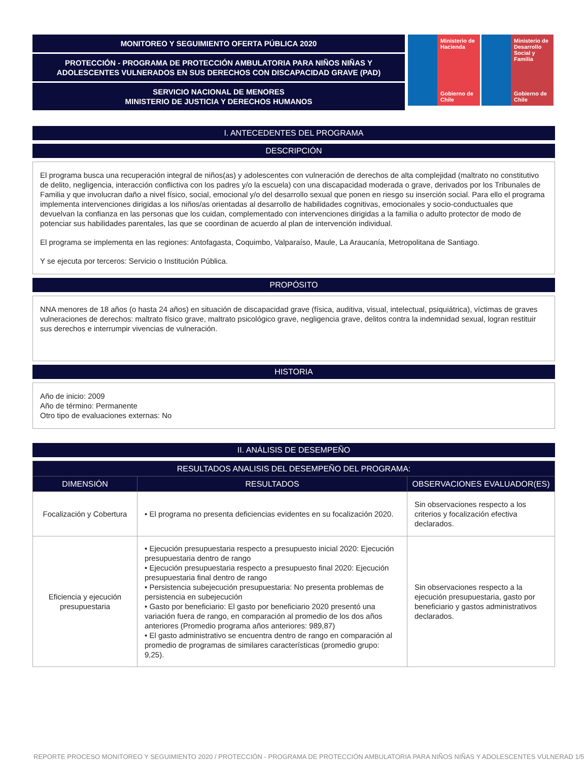MONITOREO Y SEGUIMIENTO OFERTA PÚBLICA 2020
PROTECCIÓN - PROGRAMA DE PROTECCIÓN AMBULATORIA PARA NIÑOS NIÑAS Y ADOLESCENTES VULNERADOS EN SUS DERECHOS CON DISCAPACIDAD GRAVE (PAD)
SERVICIO NACIONAL DE MENORES
MINISTERIO DE JUSTICIA Y DERECHOS HUMANOS
Ministerio de Hacienda
Gobierno de Chile
Ministerio de Desarrollo Social y Familia
Gobierno de Chile
I. ANTECEDENTES DEL PROGRAMA
DESCRIPCIÓN
El programa busca una recuperación integral de niños(as) y adolescentes con vulneración de derechos de alta complejidad (maltrato no constitutivo de delito, negligencia, interacción conflictiva con los padres y/o la escuela) con una discapacidad moderada o grave, derivados por los Tribunales de Familia y que involucran daño a nivel físico, social, emocional y/o del desarrollo sexual que ponen en riesgo su inserción social. Para ello el programa implementa intervenciones dirigidas a los niños/as orientadas al desarrollo de habilidades cognitivas, emocionales y socio-conductuales que devuelvan la confianza en las personas que los cuidan, complementado con intervenciones dirigidas a la familia o adulto protector de modo de potenciar sus habilidades parentales, las que se coordinan de acuerdo al plan de intervención individual.
El programa se implementa en las regiones: Antofagasta, Coquimbo, Valparaíso, Maule, La Araucanía, Metropolitana de Santiago.
Y se ejecuta por terceros: Servicio o Institución Pública.
PROPÓSITO
NNA menores de 18 años (o hasta 24 años) en situación de discapacidad grave (física, auditiva, visual, intelectual, psiquiátrica), víctimas de graves vulneraciones de derechos: maltrato físico grave, maltrato psicológico grave, negligencia grave, delitos contra la indemnidad sexual, logran restituir sus derechos e interrumpir vivencias de vulneración.
HISTORIA
Año de inicio: 2009
Año de término: Permanente
Otro tipo de evaluaciones externas: No
II. ANÁLISIS DE DESEMPEÑO
| RESULTADOS ANALISIS DEL DESEMPEÑO DEL PROGRAMA: | | |
| --- | --- | --- |
| DIMENSIÓN | RESULTADOS | OBSERVACIONES EVALUADOR(ES) |
| Focalización y Cobertura | • El programa no presenta deficiencias evidentes en su focalización 2020. | Sin observaciones respecto a los criterios y focalización efectiva declarados. |
| Eficiencia y ejecución presupuestaria | • Ejecución presupuestaria respecto a presupuesto inicial 2020: Ejecución presupuestaria dentro de rango • Ejecución presupuestaria respecto a presupuesto final 2020: Ejecución presupuestaria final dentro de rango • Persistencia subejecución presupuestaria: No presenta problemas de persistencia en subejecución • Gasto por beneficiario: El gasto por beneficiario 2020 presentó una variación fuera de rango, en comparación al promedio de los dos años anteriores (Promedio programa años anteriores: 989,87) • El gasto administrativo se encuentra dentro de rango en comparación al promedio de programas de similares características (promedio grupo: 9,25). | Sin observaciones respecto a la ejecución presupuestaria, gasto por beneficiario y gastos administrativos declarados. |
REPORTE PROCESO MONITOREO Y SEGUIMIENTO 2020 / PROTECCIÓN - PROGRAMA DE PROTECCIÓN AMBULATORIA PARA NIÑOS NIÑAS Y ADOLESCENTES VULNERAD 1/5